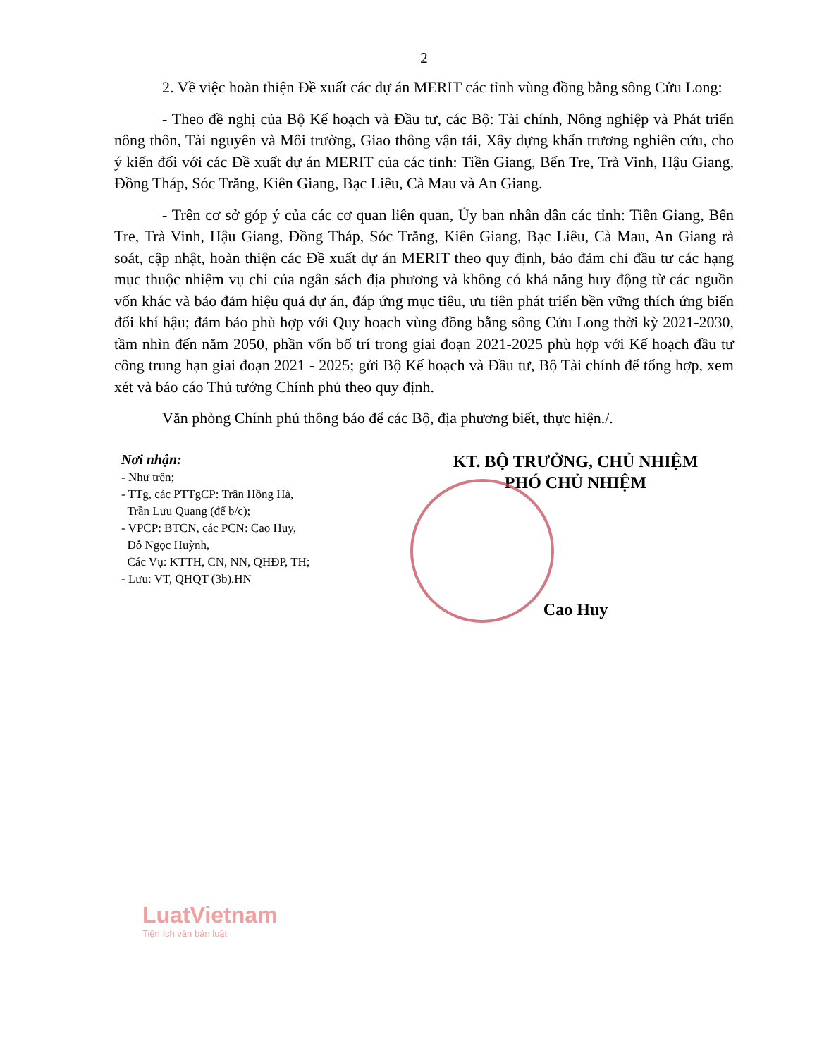2
2. Về việc hoàn thiện Đề xuất các dự án MERIT các tỉnh vùng đồng bằng sông Cửu Long:
- Theo đề nghị của Bộ Kế hoạch và Đầu tư, các Bộ: Tài chính, Nông nghiệp và Phát triển nông thôn, Tài nguyên và Môi trường, Giao thông vận tải, Xây dựng khẩn trương nghiên cứu, cho ý kiến đối với các Đề xuất dự án MERIT của các tỉnh: Tiền Giang, Bến Tre, Trà Vinh, Hậu Giang, Đồng Tháp, Sóc Trăng, Kiên Giang, Bạc Liêu, Cà Mau và An Giang.
- Trên cơ sở góp ý của các cơ quan liên quan, Ủy ban nhân dân các tỉnh: Tiền Giang, Bến Tre, Trà Vinh, Hậu Giang, Đồng Tháp, Sóc Trăng, Kiên Giang, Bạc Liêu, Cà Mau, An Giang rà soát, cập nhật, hoàn thiện các Đề xuất dự án MERIT theo quy định, bảo đảm chỉ đầu tư các hạng mục thuộc nhiệm vụ chi của ngân sách địa phương và không có khả năng huy động từ các nguồn vốn khác và bảo đảm hiệu quả dự án, đáp ứng mục tiêu, ưu tiên phát triển bền vững thích ứng biến đổi khí hậu; đảm bảo phù hợp với Quy hoạch vùng đồng bằng sông Cửu Long thời kỳ 2021-2030, tầm nhìn đến năm 2050, phần vốn bố trí trong giai đoạn 2021-2025 phù hợp với Kế hoạch đầu tư công trung hạn giai đoạn 2021 - 2025; gửi Bộ Kế hoạch và Đầu tư, Bộ Tài chính để tổng hợp, xem xét và báo cáo Thủ tướng Chính phủ theo quy định.
Văn phòng Chính phủ thông báo để các Bộ, địa phương biết, thực hiện./.
Nơi nhận:
- Như trên;
- TTg, các PTTgCP: Trần Hồng Hà,
Trần Lưu Quang (để b/c);
- VPCP: BTCN, các PCN: Cao Huy,
Đỗ Ngọc Huỳnh,
Các Vụ: KTTH, CN, NN, QHĐP, TH;
- Lưu: VT, QHQT (3b).HN
KT. BỘ TRƯỞNG, CHỦ NHIỆM
PHÓ CHỦ NHIỆM
Cao Huy
LuatVietnam
Tiện ích văn bản luật